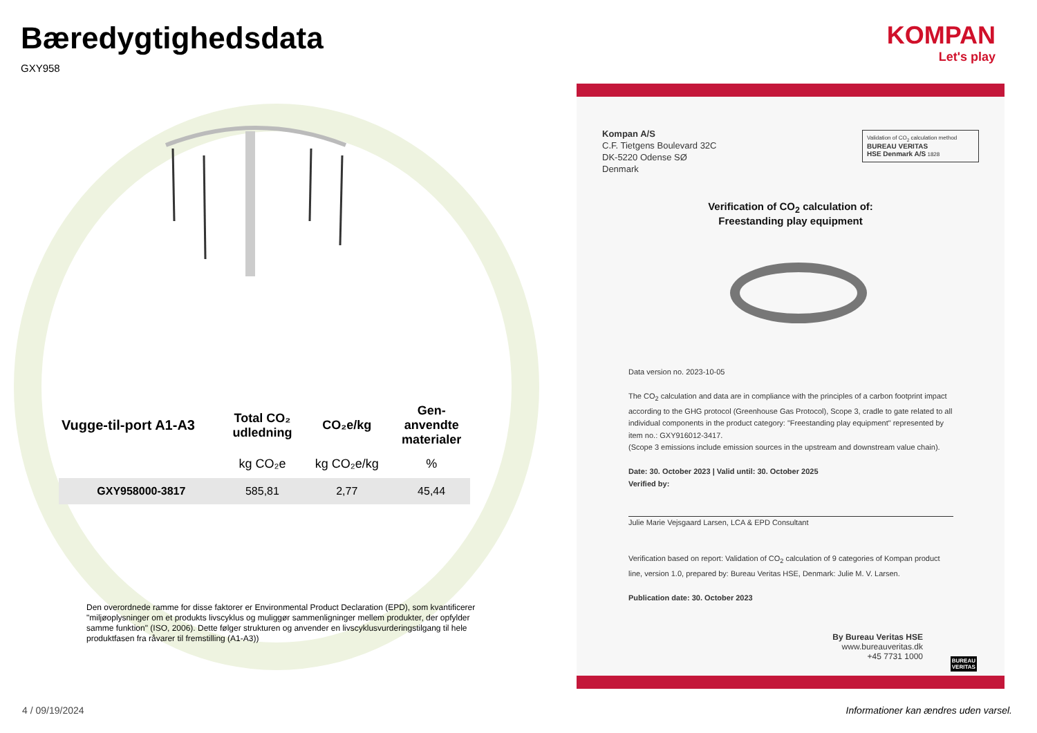Bæredygtighedsdata
GXY958
KOMPAN
Let's play
| Vugge-til-port A1-A3 | Total CO₂ udledning | CO₂e/kg | Gen- anvendte materialer |
| --- | --- | --- | --- |
| | kg CO₂e | kg CO₂e/kg | % |
| GXY958000-3817 | 585,81 | 2,77 | 45,44 |
Den overordnede ramme for disse faktorer er Environmental Product Declaration (EPD), som kvantificerer "miljøoplysninger om et produkts livscyklus og muliggør sammenligninger mellem produkter, der opfylder samme funktion" (ISO, 2006). Dette følger strukturen og anvender en livscyklusvurderingstilgang til hele produktfasen fra råvarer til fremstilling (A1-A3))
Kompan A/S
C.F. Tietgens Boulevard 32C
DK-5220 Odense SØ
Denmark
Validation of CO<sub>2</sub> calculation method
BUREAU VERITAS
HSE Denmark A/S 1828
Verification of CO<sub>2</sub> calculation of:
Freestanding play equipment
Data version no. 2023-10-05
The CO<sub>2</sub> calculation and data are in compliance with the principles of a carbon footprint impact according to the GHG protocol (Greenhouse Gas Protocol), Scope 3, cradle to gate related to all individual components in the product category: "Freestanding play equipment" represented by item no.: GXY916012-3417.
(Scope 3 emissions include emission sources in the upstream and downstream value chain).
Date: 30. October 2023 | Valid until: 30. October 2025
Verified by:
Julie Marie Vejsgaard Larsen, LCA & EPD Consultant
Verification based on report: Validation of CO<sub>2</sub> calculation of 9 categories of Kompan product line, version 1.0, prepared by: Bureau Veritas HSE, Denmark: Julie M. V. Larsen.
Publication date: 30. October 2023
By Bureau Veritas HSE
www.bureauveritas.dk
+45 7731 1000
BUREAU
VERITAS
4 / 09/19/2024
Informationer kan ændres uden varsel.